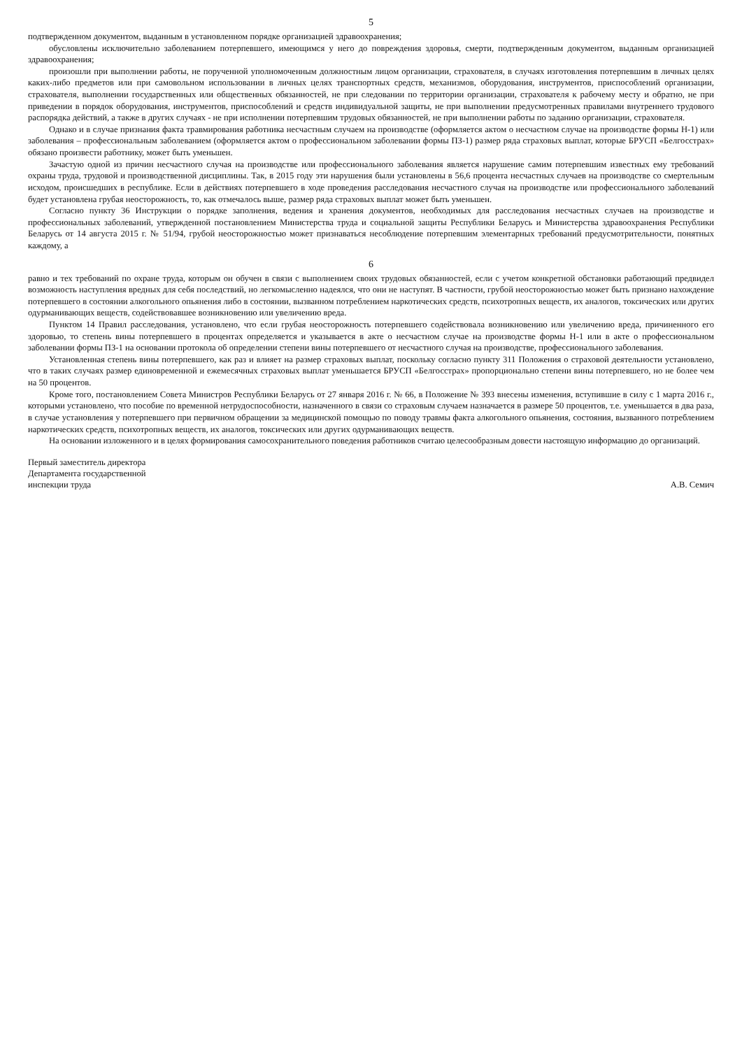5
подтвержденном документом, выданным в установленном порядке организацией здравоохранения;
обусловлены исключительно заболеванием потерпевшего, имеющимся у него до повреждения здоровья, смерти, подтвержденным документом, выданным организацией здравоохранения;
произошли при выполнении работы, не порученной уполномоченным должностным лицом организации, страхователя, в случаях изготовления потерпевшим в личных целях каких-либо предметов или при самовольном использовании в личных целях транспортных средств, механизмов, оборудования, инструментов, приспособлений организации, страхователя, выполнении государственных или общественных обязанностей, не при следовании по территории организации, страхователя к рабочему месту и обратно, не при приведении в порядок оборудования, инструментов, приспособлений и средств индивидуальной защиты, не при выполнении предусмотренных правилами внутреннего трудового распорядка действий, а также в других случаях - не при исполнении потерпевшим трудовых обязанностей, не при выполнении работы по заданию организации, страхователя.
Однако и в случае признания факта травмирования работника несчастным случаем на производстве (оформляется актом о несчастном случае на производстве формы Н-1) или заболевания – профессиональным заболеванием (оформляется актом о профессиональном заболевании формы ПЗ-1) размер ряда страховых выплат, которые БРУСП «Белгосстрах» обязано произвести работнику, может быть уменьшен.
Зачастую одной из причин несчастного случая на производстве или профессионального заболевания является нарушение самим потерпевшим известных ему требований охраны труда, трудовой и производственной дисциплины. Так, в 2015 году эти нарушения были установлены в 56,6 процента несчастных случаев на производстве со смертельным исходом, происшедших в республике. Если в действиях потерпевшего в ходе проведения расследования несчастного случая на производстве или профессионального заболеваний будет установлена грубая неосторожность, то, как отмечалось выше, размер ряда страховых выплат может быть уменьшен.
Согласно пункту 36 Инструкции о порядке заполнения, ведения и хранения документов, необходимых для расследования несчастных случаев на производстве и профессиональных заболеваний, утвержденной постановлением Министерства труда и социальной защиты Республики Беларусь и Министерства здравоохранения Республики Беларусь от 14 августа 2015 г. № 51/94, грубой неосторожностью может признаваться несоблюдение потерпевшим элементарных требований предусмотрительности, понятных каждому, а
6
равно и тех требований по охране труда, которым он обучен в связи с выполнением своих трудовых обязанностей, если с учетом конкретной обстановки работающий предвидел возможность наступления вредных для себя последствий, но легкомысленно надеялся, что они не наступят. В частности, грубой неосторожностью может быть признано нахождение потерпевшего в состоянии алкогольного опьянения либо в состоянии, вызванном потреблением наркотических средств, психотропных веществ, их аналогов, токсических или других одурманивающих веществ, содействовавшее возникновению или увеличению вреда.
Пунктом 14 Правил расследования, установлено, что если грубая неосторожность потерпевшего содействовала возникновению или увеличению вреда, причиненного его здоровью, то степень вины потерпевшего в процентах определяется и указывается в акте о несчастном случае на производстве формы Н-1 или в акте о профессиональном заболевании формы ПЗ-1 на основании протокола об определении степени вины потерпевшего от несчастного случая на производстве, профессионального заболевания.
Установленная степень вины потерпевшего, как раз и влияет на размер страховых выплат, поскольку согласно пункту 311 Положения о страховой деятельности установлено, что в таких случаях размер единовременной и ежемесячных страховых выплат уменьшается БРУСП «Белгосстрах» пропорционально степени вины потерпевшего, но не более чем на 50 процентов.
Кроме того, постановлением Совета Министров Республики Беларусь от 27 января 2016 г. № 66, в Положение № 393 внесены изменения, вступившие в силу с 1 марта 2016 г., которыми установлено, что пособие по временной нетрудоспособности, назначенного в связи со страховым случаем назначается в размере 50 процентов, т.е. уменьшается в два раза, в случае установления у потерпевшего при первичном обращении за медицинской помощью по поводу травмы факта алкогольного опьянения, состояния, вызванного потреблением наркотических средств, психотропных веществ, их аналогов, токсических или других одурманивающих веществ.
На основании изложенного и в целях формирования самосохранительного поведения работников считаю целесообразным довести настоящую информацию до организаций.
Первый заместитель директора
Департамента государственной
инспекции труда
А.В. Семич